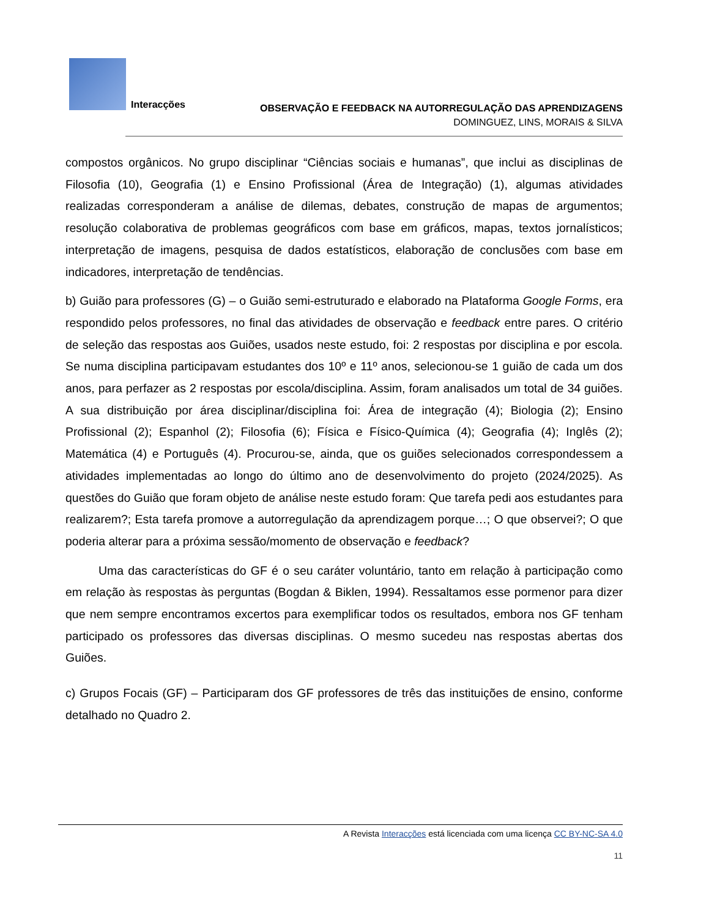Interacções
OBSERVAÇÃO E FEEDBACK NA AUTORREGULAÇÃO DAS APRENDIZAGENS
DOMINGUEZ, LINS, MORAIS & SILVA
compostos orgânicos. No grupo disciplinar “Ciências sociais e humanas”, que inclui as disciplinas de Filosofia (10), Geografia (1) e Ensino Profissional (Área de Integração) (1), algumas atividades realizadas corresponderam a análise de dilemas, debates, construção de mapas de argumentos; resolução colaborativa de problemas geográficos com base em gráficos, mapas, textos jornalísticos; interpretação de imagens, pesquisa de dados estatísticos, elaboração de conclusões com base em indicadores, interpretação de tendências.
b) Guião para professores (G) – o Guião semi-estruturado e elaborado na Plataforma Google Forms, era respondido pelos professores, no final das atividades de observação e feedback entre pares. O critério de seleção das respostas aos Guiões, usados neste estudo, foi: 2 respostas por disciplina e por escola. Se numa disciplina participavam estudantes dos 10º e 11º anos, selecionou-se 1 guião de cada um dos anos, para perfazer as 2 respostas por escola/disciplina. Assim, foram analisados um total de 34 guiões. A sua distribuição por área disciplinar/disciplina foi: Área de integração (4); Biologia (2); Ensino Profissional (2); Espanhol (2); Filosofia (6); Física e Físico-Química (4); Geografia (4); Inglês (2); Matemática (4) e Português (4). Procurou-se, ainda, que os guiões selecionados correspondessem a atividades implementadas ao longo do último ano de desenvolvimento do projeto (2024/2025). As questões do Guião que foram objeto de análise neste estudo foram: Que tarefa pedi aos estudantes para realizarem?; Esta tarefa promove a autorregulação da aprendizagem porque…; O que observei?; O que poderia alterar para a próxima sessão/momento de observação e feedback?
Uma das características do GF é o seu caráter voluntário, tanto em relação à participação como em relação às respostas às perguntas (Bogdan & Biklen, 1994). Ressaltamos esse pormenor para dizer que nem sempre encontramos excertos para exemplificar todos os resultados, embora nos GF tenham participado os professores das diversas disciplinas. O mesmo sucedeu nas respostas abertas dos Guiões.
c) Grupos Focais (GF) – Participaram dos GF professores de três das instituições de ensino, conforme detalhado no Quadro 2.
A Revista Interacções está licenciada com uma licença CC BY-NC-SA 4.0
11